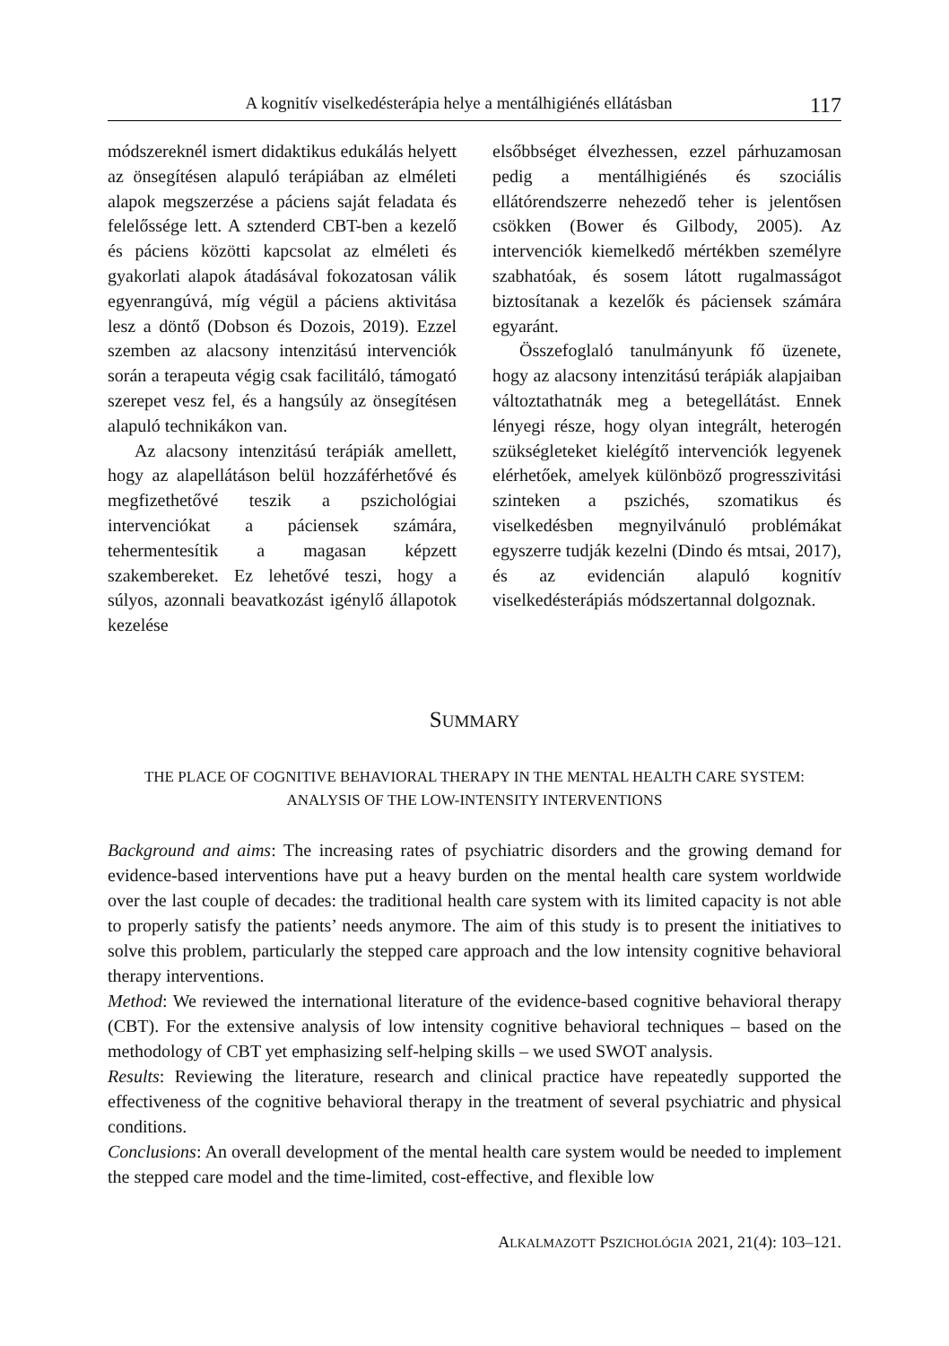A kognitív viselkedésterápia helye a mentálhigiénés ellátásban 117
módszereknél ismert didaktikus edukálás helyett az önsegítésen alapuló terápiában az elméleti alapok megszerzése a páciens saját feladata és felelőssége lett. A sztenderd CBT-ben a kezelő és páciens közötti kapcsolat az elméleti és gyakorlati alapok átadásával fokozatosan válik egyenrangúvá, míg végül a páciens aktivitása lesz a döntő (Dobson és Dozois, 2019). Ezzel szemben az alacsony intenzitású intervenciók során a terapeuta végig csak facilitáló, támogató szerepet vesz fel, és a hangsúly az önsegítésen alapuló technikákon van.
Az alacsony intenzitású terápiák amellett, hogy az alapellátáson belül hozzáférhetővé és megfizethetővé teszik a pszichológiai intervenciókat a páciensek számára, tehermentesítik a magasan képzett szakembereket. Ez lehetővé teszi, hogy a súlyos, azonnali beavatkozást igénylő állapotok kezelése
elsőbbséget élvezhessen, ezzel párhuzamosan pedig a mentálhigiénés és szociális ellátórendszerre nehezedő teher is jelentősen csökken (Bower és Gilbody, 2005). Az intervenciók kiemelkedő mértékben személyre szabhatóak, és sosem látott rugalmasságot biztosítanak a kezelők és páciensek számára egyaránt.
Összefoglaló tanulmányunk fő üzenete, hogy az alacsony intenzitású terápiák alapjaiban változtathatnák meg a betegellátást. Ennek lényegi része, hogy olyan integrált, heterogén szükségleteket kielégítő intervenciók legyenek elérhetőek, amelyek különböző progresszivitási szinteken a pszichés, szomatikus és viselkedésben megnyilvánuló problémákat egyszerre tudják kezelni (Dindo és mtsai, 2017), és az evidencián alapuló kognitív viselkedésterápiás módszertannal dolgoznak.
SUMMARY
THE PLACE OF COGNITIVE BEHAVIORAL THERAPY IN THE MENTAL HEALTH CARE SYSTEM:
ANALYSIS OF THE LOW-INTENSITY INTERVENTIONS
Background and aims: The increasing rates of psychiatric disorders and the growing demand for evidence-based interventions have put a heavy burden on the mental health care system worldwide over the last couple of decades: the traditional health care system with its limited capacity is not able to properly satisfy the patients’ needs anymore. The aim of this study is to present the initiatives to solve this problem, particularly the stepped care approach and the low intensity cognitive behavioral therapy interventions.
Method: We reviewed the international literature of the evidence-based cognitive behavioral therapy (CBT). For the extensive analysis of low intensity cognitive behavioral techniques – based on the methodology of CBT yet emphasizing self-helping skills – we used SWOT analysis.
Results: Reviewing the literature, research and clinical practice have repeatedly supported the effectiveness of the cognitive behavioral therapy in the treatment of several psychiatric and physical conditions.
Conclusions: An overall development of the mental health care system would be needed to implement the stepped care model and the time-limited, cost-effective, and flexible low
ALKALMAZOTT PSZICHOLÓGIA 2021, 21(4): 103–121.